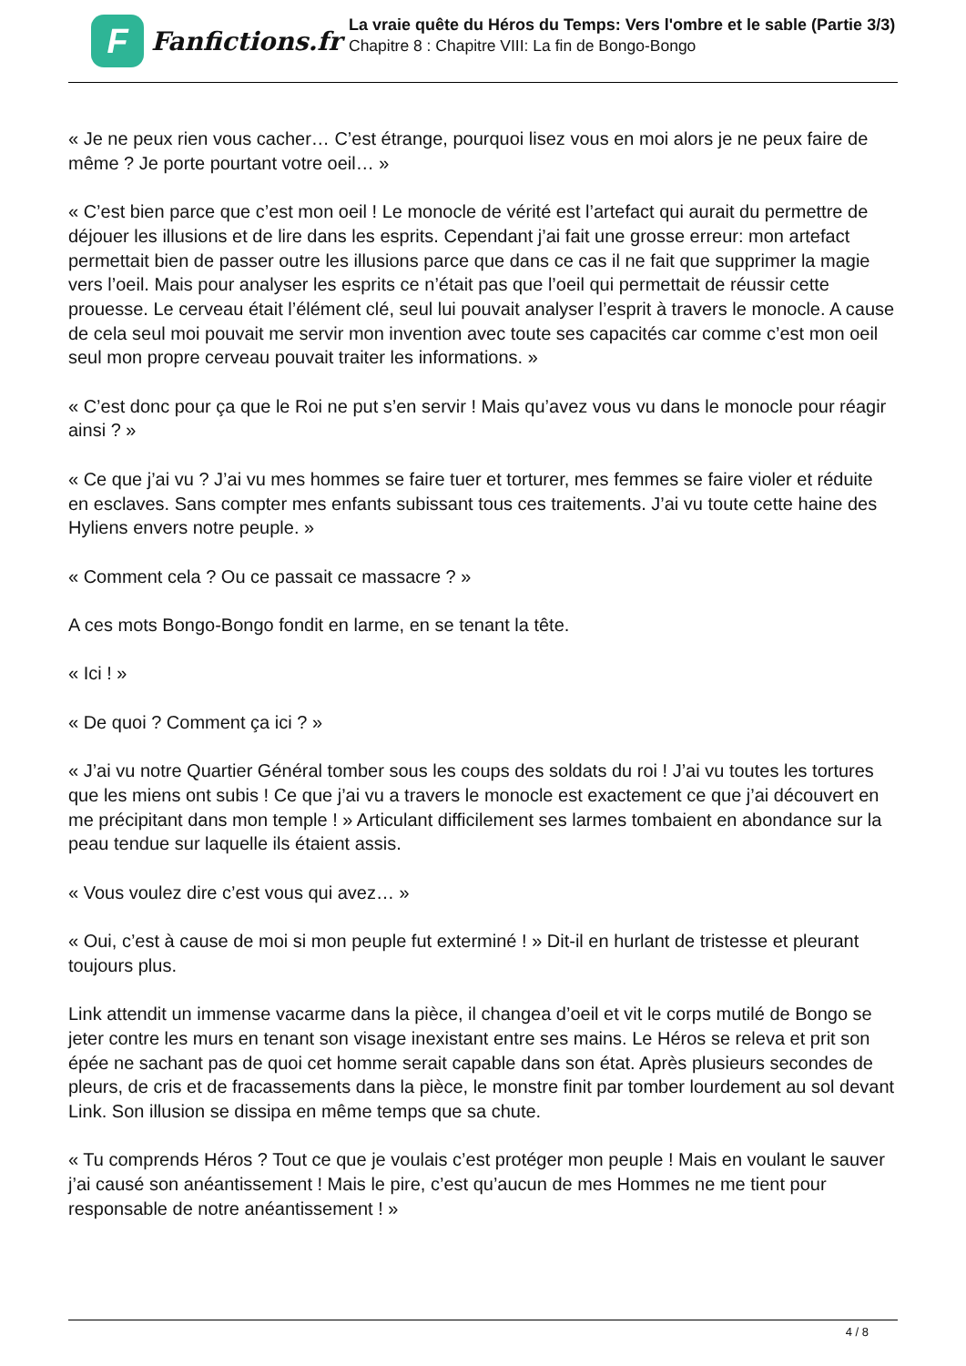F
Fanfictions.fr
La vraie quête du Héros du Temps: Vers l'ombre et le sable (Partie 3/3)
Chapitre 8 : Chapitre VIII: La fin de Bongo-Bongo
« Je ne peux rien vous cacher… C’est étrange, pourquoi lisez vous en moi alors je ne peux faire de même ? Je porte pourtant votre oeil… »
« C’est bien parce que c’est mon oeil ! Le monocle de vérité est l’artefact qui aurait du permettre de déjouer les illusions et de lire dans les esprits. Cependant j’ai fait une grosse erreur: mon artefact permettait bien de passer outre les illusions parce que dans ce cas il ne fait que supprimer la magie vers l’oeil. Mais pour analyser les esprits ce n’était pas que l’oeil qui permettait de réussir cette prouesse. Le cerveau était l’élément clé, seul lui pouvait analyser l’esprit à travers le monocle. A cause de cela seul moi pouvait me servir mon invention avec toute ses capacités car comme c’est mon oeil seul mon propre cerveau pouvait traiter les informations. »
« C’est donc pour ça que le Roi ne put s’en servir ! Mais qu’avez vous vu dans le monocle pour réagir ainsi ? »
« Ce que j’ai vu ? J’ai vu mes hommes se faire tuer et torturer, mes femmes se faire violer et réduite en esclaves. Sans compter mes enfants subissant tous ces traitements. J’ai vu toute cette haine des Hyliens envers notre peuple. »
« Comment cela ? Ou ce passait ce massacre ? »
A ces mots Bongo-Bongo fondit en larme, en se tenant la tête.
« Ici ! »
« De quoi ? Comment ça ici ? »
« J’ai vu notre Quartier Général tomber sous les coups des soldats du roi ! J’ai vu toutes les tortures que les miens ont subis ! Ce que j’ai vu a travers le monocle est exactement ce que j’ai découvert en me précipitant dans mon temple ! » Articulant difficilement ses larmes tombaient en abondance sur la peau tendue sur laquelle ils étaient assis.
« Vous voulez dire c’est vous qui avez… »
« Oui, c’est à cause de moi si mon peuple fut exterminé ! » Dit-il en hurlant de tristesse et pleurant toujours plus.
Link attendit un immense vacarme dans la pièce, il changea d’oeil et vit le corps mutilé de Bongo se jeter contre les murs en tenant son visage inexistant entre ses mains. Le Héros se releva et prit son épée ne sachant pas de quoi cet homme serait capable dans son état. Après plusieurs secondes de pleurs, de cris et de fracassements dans la pièce, le monstre finit par tomber lourdement au sol devant Link. Son illusion se dissipa en même temps que sa chute.
« Tu comprends Héros ? Tout ce que je voulais c’est protéger mon peuple ! Mais en voulant le sauver j’ai causé son anéantissement ! Mais le pire, c’est qu’aucun de mes Hommes ne me tient pour responsable de notre anéantissement ! »
4 / 8